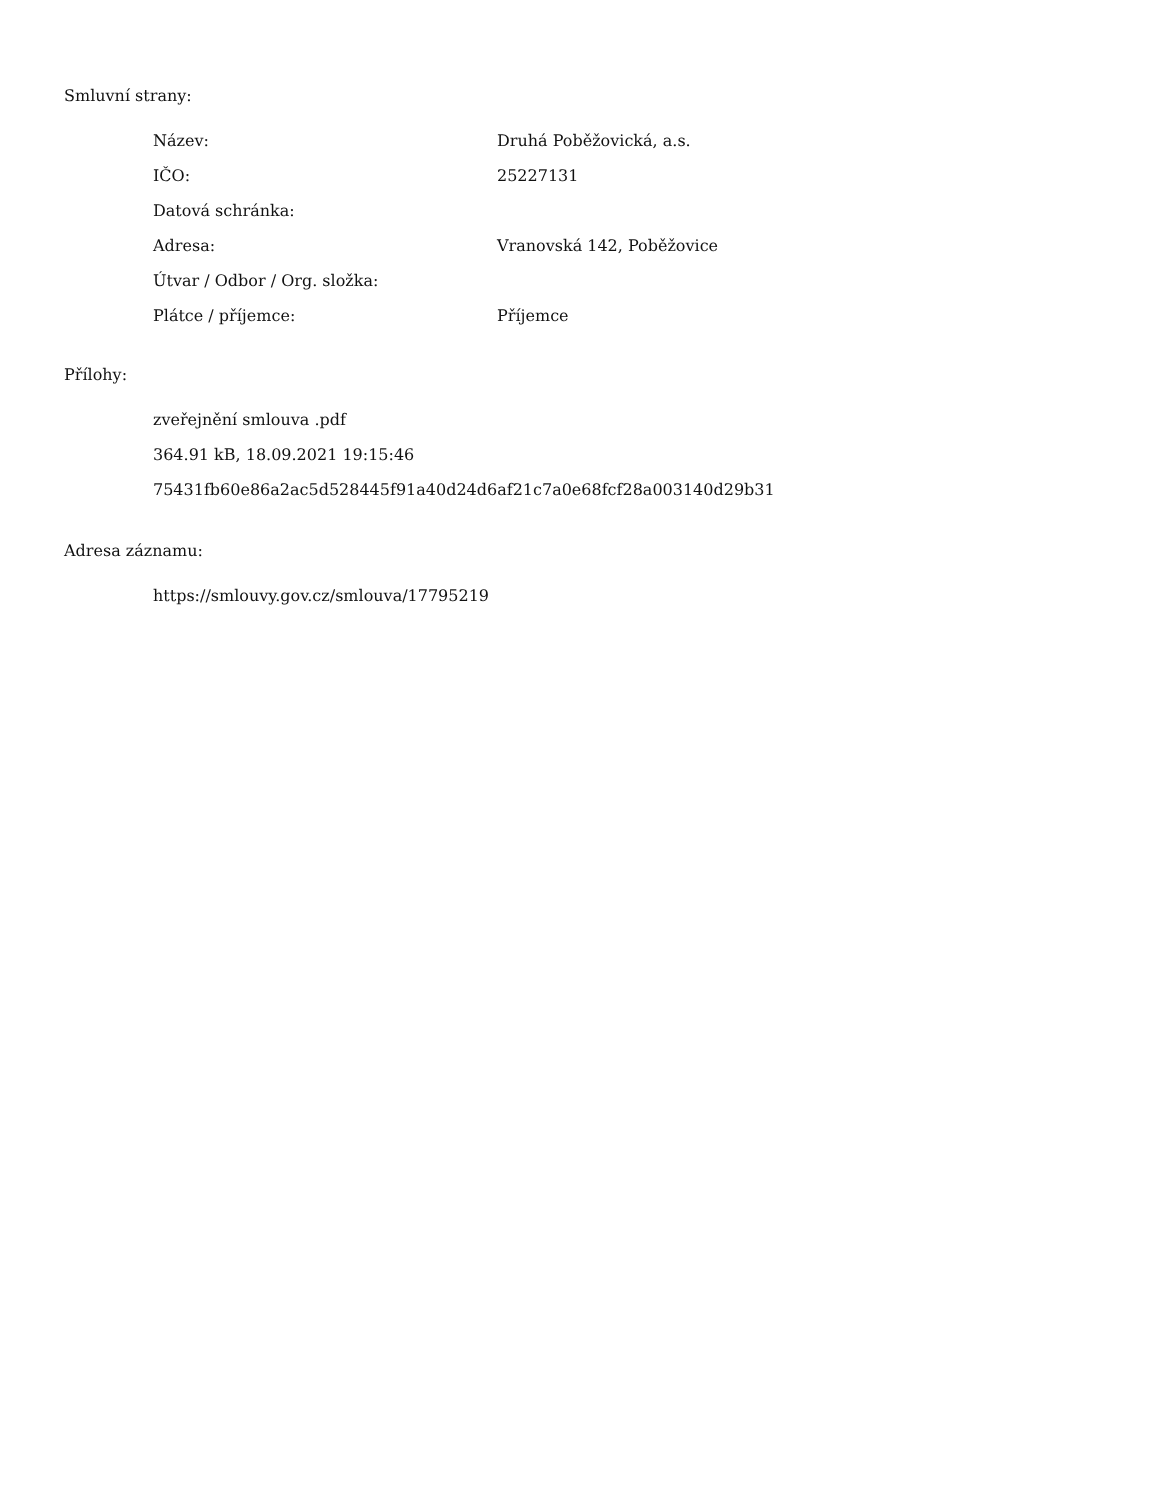Smluvní strany:
| Název: | Druhá Poběžovická, a.s. |
| IČO: | 25227131 |
| Datová schránka: | |
| Adresa: | Vranovská 142, Poběžovice |
| Útvar / Odbor / Org. složka: | |
| Plátce / příjemce: | Příjemce |
Přílohy:
zveřejnění smlouva .pdf
364.91 kB, 18.09.2021 19:15:46
75431fb60e86a2ac5d528445f91a40d24d6af21c7a0e68fcf28a003140d29b31
Adresa záznamu:
https://smlouvy.gov.cz/smlouva/17795219